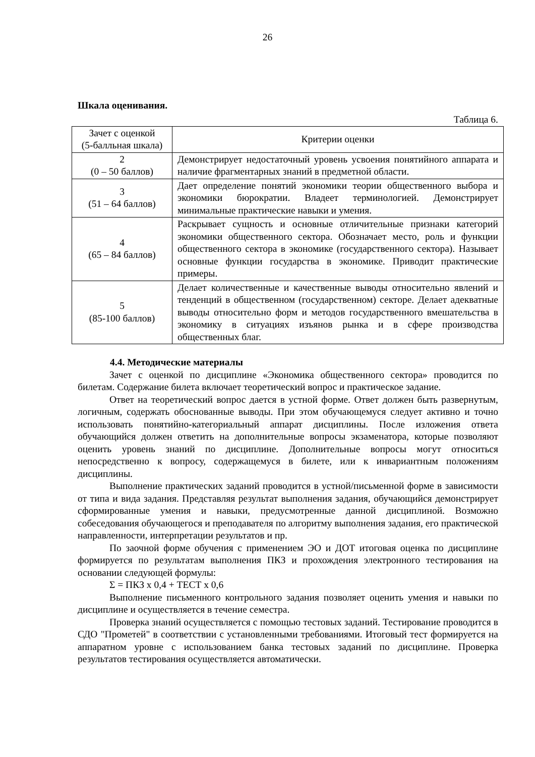26
Шкала оценивания.
Таблица 6.
| Зачет с оценкой (5-балльная шкала) | Критерии оценки |
| --- | --- |
| 2 (0 – 50 баллов) | Демонстрирует недостаточный уровень усвоения понятийного аппарата и наличие фрагментарных знаний в предметной области. |
| 3 (51 – 64 баллов) | Дает определение понятий экономики теории общественного выбора и экономики бюрократии. Владеет терминологией. Демонстрирует минимальные практические навыки и умения. |
| 4 (65 – 84 баллов) | Раскрывает сущность и основные отличительные признаки категорий экономики общественного сектора. Обозначает место, роль и функции общественного сектора в экономике (государственного сектора). Называет основные функции государства в экономике. Приводит практические примеры. |
| 5 (85-100 баллов) | Делает количественные и качественные выводы относительно явлений и тенденций в общественном (государственном) секторе. Делает адекватные выводы относительно форм и методов государственного вмешательства в экономику в ситуациях изъянов рынка и в сфере производства общественных благ. |
4.4. Методические материалы
Зачет с оценкой по дисциплине «Экономика общественного сектора» проводится по билетам. Содержание билета включает теоретический вопрос и практическое задание.
Ответ на теоретический вопрос дается в устной форме. Ответ должен быть развернутым, логичным, содержать обоснованные выводы. При этом обучающемуся следует активно и точно использовать понятийно-категориальный аппарат дисциплины. После изложения ответа обучающийся должен ответить на дополнительные вопросы экзаменатора, которые позволяют оценить уровень знаний по дисциплине. Дополнительные вопросы могут относиться непосредственно к вопросу, содержащемуся в билете, или к инвариантным положениям дисциплины.
Выполнение практических заданий проводится в устной/письменной форме в зависимости от типа и вида задания. Представляя результат выполнения задания, обучающийся демонстрирует сформированные умения и навыки, предусмотренные данной дисциплиной. Возможно собеседования обучающегося и преподавателя по алгоритму выполнения задания, его практической направленности, интерпретации результатов и пр.
По заочной форме обучения с применением ЭО и ДОТ итоговая оценка по дисциплине формируется по результатам выполнения ПКЗ и прохождения электронного тестирования на основании следующей формулы:
Σ = ПКЗ х 0,4 + ТЕСТ х 0,6
Выполнение письменного контрольного задания позволяет оценить умения и навыки по дисциплине и осуществляется в течение семестра.
Проверка знаний осуществляется с помощью тестовых заданий. Тестирование проводится в СДО "Прометей" в соответствии с установленными требованиями. Итоговый тест формируется на аппаратном уровне с использованием банка тестовых заданий по дисциплине. Проверка результатов тестирования осуществляется автоматически.